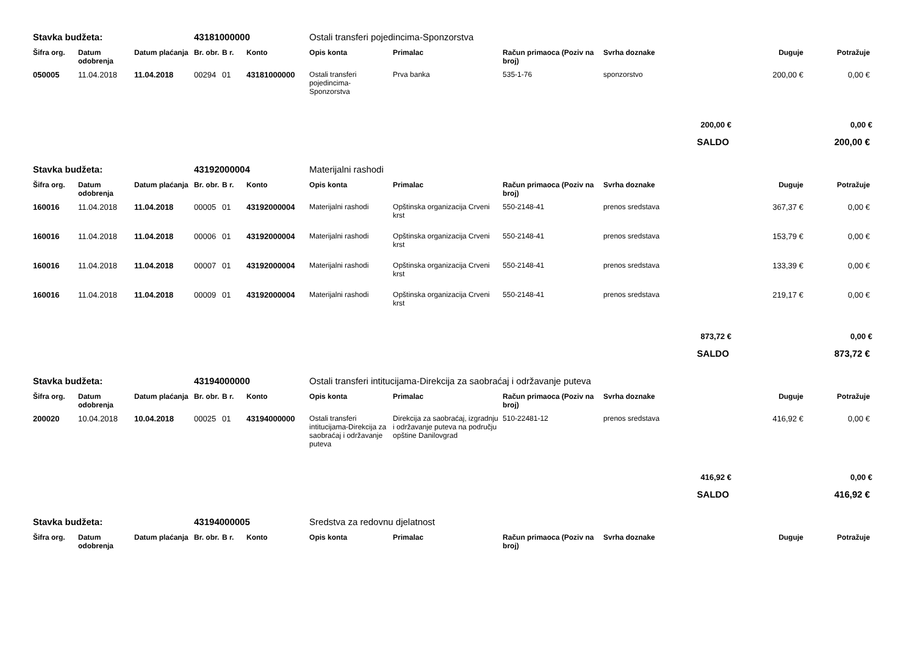| Stavka budžeta: | | | 43181000000 | | | Ostali transferi pojedincima-Sponzorstva | | | | | |
| Šifra org. | Datum odobrenja | Datum plaćanja | Br. obr. | B r. | Konto | Opis konta | Primalac | Račun primaoca (Poziv na broj) | Svrha doznake | Duguje | Potražuje |
| 050005 | 11.04.2018 | 11.04.2018 | 00294 | 01 | 43181000000 | Ostali transferi pojedincima-Sponzorstva | Prva banka | 535-1-76 | sponzorstvo | 200,00 € | 0,00 € |
| 200,00 € | | | | | | | | | | | 0,00 € |
| SALDO | | | | | | | | | | | 200,00 € |
| Stavka budžeta: | | | 43192000004 | | | Materijalni rashodi | | | | | |
| Šifra org. | Datum odobrenja | Datum plaćanja | Br. obr. | B r. | Konto | Opis konta | Primalac | Račun primaoca (Poziv na broj) | Svrha doznake | Duguje | Potražuje |
| 160016 | 11.04.2018 | 11.04.2018 | 00005 | 01 | 43192000004 | Materijalni rashodi | Opštinska organizacija Crveni krst | 550-2148-41 | prenos sredstava | 367,37 € | 0,00 € |
| 160016 | 11.04.2018 | 11.04.2018 | 00006 | 01 | 43192000004 | Materijalni rashodi | Opštinska organizacija Crveni krst | 550-2148-41 | prenos sredstava | 153,79 € | 0,00 € |
| 160016 | 11.04.2018 | 11.04.2018 | 00007 | 01 | 43192000004 | Materijalni rashodi | Opštinska organizacija Crveni krst | 550-2148-41 | prenos sredstava | 133,39 € | 0,00 € |
| 160016 | 11.04.2018 | 11.04.2018 | 00009 | 01 | 43192000004 | Materijalni rashodi | Opštinska organizacija Crveni krst | 550-2148-41 | prenos sredstava | 219,17 € | 0,00 € |
| 873,72 € | | | | | | | | | | | 0,00 € |
| SALDO | | | | | | | | | | | 873,72 € |
| Stavka budžeta: | | | 43194000000 | | | Ostali transferi intitucijama-Direkcija za saobraćaj i održavanje puteva | | | | | |
| Šifra org. | Datum odobrenja | Datum plaćanja | Br. obr. | B r. | Konto | Opis konta | Primalac | Račun primaoca (Poziv na broj) | Svrha doznake | Duguje | Potražuje |
| 200020 | 10.04.2018 | 10.04.2018 | 00025 | 01 | 43194000000 | Ostali transferi intitucijama-Direkcija za saobraćaj i održavanje puteva | Direkcija za saobraćaj, izgradnju i održavanje puteva na području opštine Danilovgrad | 510-22481-12 | prenos sredstava | 416,92 € | 0,00 € |
| 416,92 € | | | | | | | | | | | 0,00 € |
| SALDO | | | | | | | | | | | 416,92 € |
| Stavka budžeta: | | | 43194000005 | | | Sredstva za redovnu djelatnost | | | | | |
| Šifra org. | Datum odobrenja | Datum plaćanja | Br. obr. | B r. | Konto | Opis konta | Primalac | Račun primaoca (Poziv na broj) | Svrha doznake | Duguje | Potražuje |